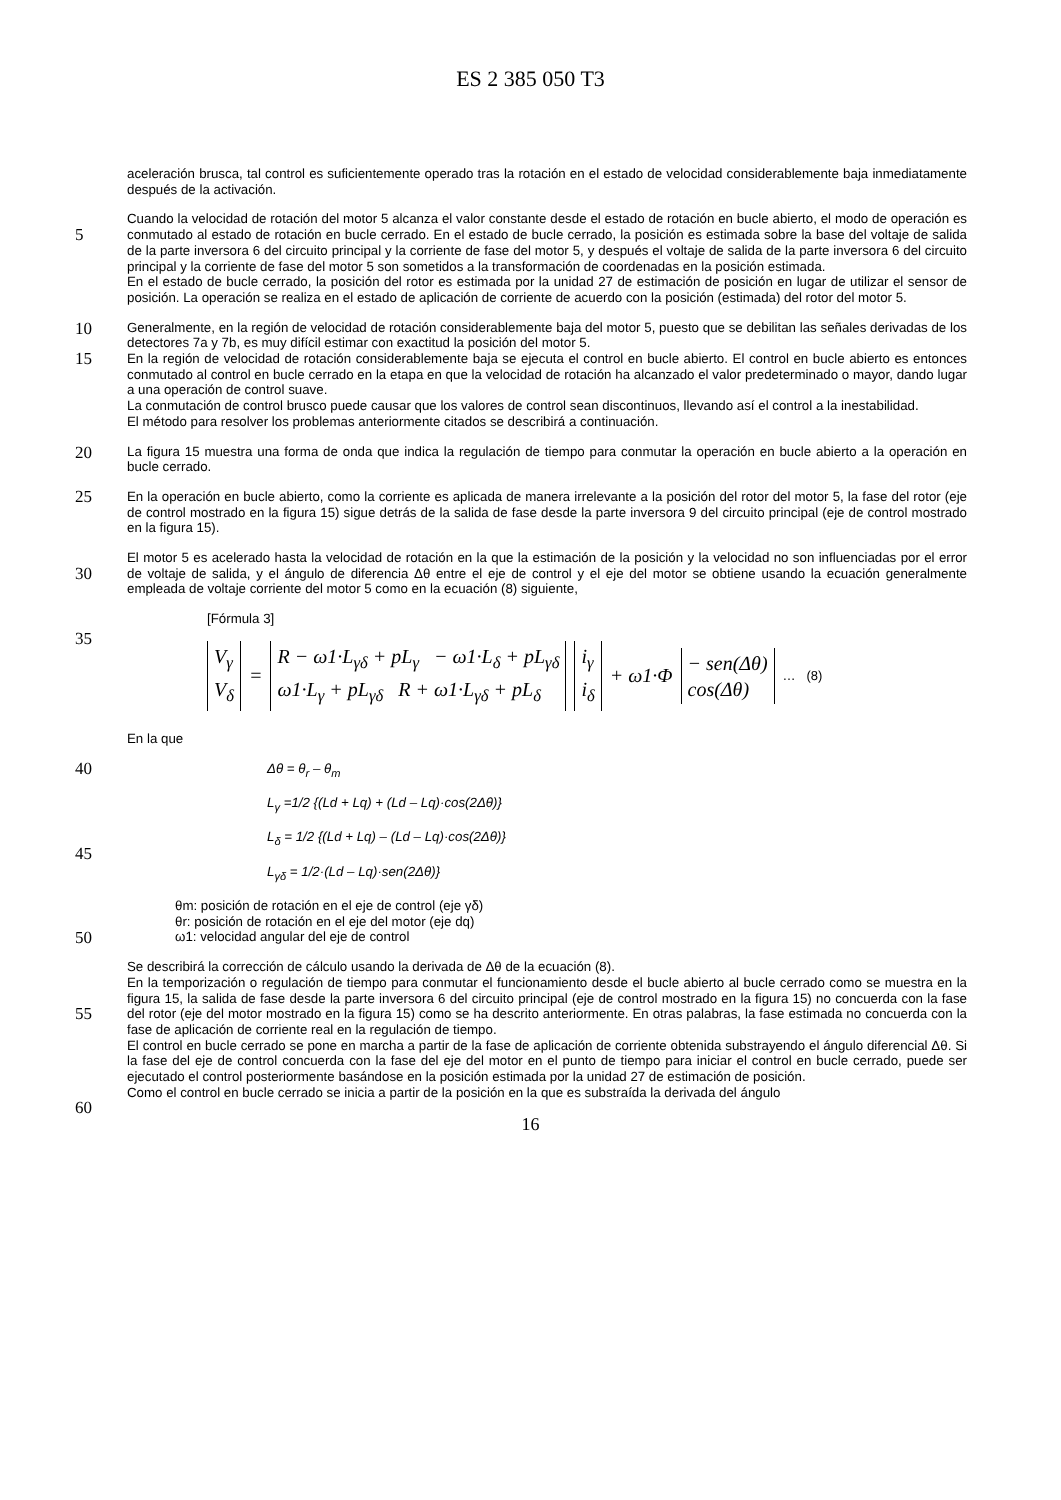ES 2 385 050 T3
aceleración brusca, tal control es suficientemente operado tras la rotación en el estado de velocidad considerablemente baja inmediatamente después de la activación.
5
Cuando la velocidad de rotación del motor 5 alcanza el valor constante desde el estado de rotación en bucle abierto, el modo de operación es conmutado al estado de rotación en bucle cerrado. En el estado de bucle cerrado, la posición es estimada sobre la base del voltaje de salida de la parte inversora 6 del circuito principal y la corriente de fase del motor 5, y después el voltaje de salida de la parte inversora 6 del circuito principal y la corriente de fase del motor 5 son sometidos a la transformación de coordenadas en la posición estimada.
En el estado de bucle cerrado, la posición del rotor es estimada por la unidad 27 de estimación de posición en lugar
10
de utilizar el sensor de posición. La operación se realiza en el estado de aplicación de corriente de acuerdo con la posición (estimada) del rotor del motor 5.
Generalmente, en la región de velocidad de rotación considerablemente baja del motor 5, puesto que se debilitan las señales derivadas de los detectores 7a y 7b, es muy difícil estimar con exactitud la posición del motor 5.
15
En la región de velocidad de rotación considerablemente baja se ejecuta el control en bucle abierto. El control en bucle abierto es entonces conmutado al control en bucle cerrado en la etapa en que la velocidad de rotación ha alcanzado el valor predeterminado o mayor, dando lugar a una operación de control suave.
La conmutación de control brusco puede causar que los valores de control sean discontinuos, llevando así el control a la inestabilidad.
20
El método para resolver los problemas anteriormente citados se describirá a continuación.
La figura 15 muestra una forma de onda que indica la regulación de tiempo para conmutar la operación en bucle abierto a la operación en bucle cerrado.
25 En la operación en bucle abierto, como la corriente es aplicada de manera irrelevante a la posición del rotor del motor 5, la fase del rotor (eje de control mostrado en la figura 15) sigue detrás de la salida de fase desde la parte inversora 9 del circuito principal (eje de control mostrado en la figura 15).
30
El motor 5 es acelerado hasta la velocidad de rotación en la que la estimación de la posición y la velocidad no son influenciadas por el error de voltaje de salida, y el ángulo de diferencia Δθ entre el eje de control y el eje del motor se obtiene usando la ecuación generalmente empleada de voltaje corriente del motor 5 como en la ecuación (8) siguiente,
35
[Fórmula 3]
V<sub>γ</sub>
V<sub>δ</sub> = R − ω1·L<sub>γδ</sub> + pL<sub>γ</sub> − ω1·L<sub>δ</sub> + pL<sub>γδ</sub>
ω1·L<sub>γ</sub> + pL<sub>γδ</sub> R + ω1·L<sub>γδ</sub> + pL<sub>δ</sub> i<sub>γ</sub>
i<sub>δ</sub> + ω1·Φ − sen(Δθ)
cos(Δθ) … (8)
En la que
40 Δθ = θ<sub>r</sub> – θ<sub>m</sub>
L<sub>γ</sub> =1/2 {(Ld + Lq) + (Ld – Lq)·cos(2Δθ)}
L<sub>δ</sub> = 1/2 {(Ld + Lq) – (Ld – Lq)·cos(2Δθ)}
45
L<sub>γδ</sub> = 1/2·(Ld – Lq)·sen(2Δθ)}
50
θm: posición de rotación en el eje de control (eje γδ)
θr: posición de rotación en el eje del motor (eje dq)
ω1: velocidad angular del eje de control
Se describirá la corrección de cálculo usando la derivada de Δθ de la ecuación (8).
En la temporización o regulación de tiempo para conmutar el funcionamiento desde el bucle abierto al bucle cerrado como se muestra en la figura 15, la salida de fase desde la parte inversora 6 del circuito principal (eje de control
55
mostrado en la figura 15) no concuerda con la fase del rotor (eje del motor mostrado en la figura 15) como se ha descrito anteriormente. En otras palabras, la fase estimada no concuerda con la fase de aplicación de corriente real en la regulación de tiempo.
El control en bucle cerrado se pone en marcha a partir de la fase de aplicación de corriente obtenida substrayendo el ángulo diferencial Δθ. Si la fase del eje de control concuerda con la fase del eje del motor en el punto de tiempo para
60
iniciar el control en bucle cerrado, puede ser ejecutado el control posteriormente basándose en la posición estimada por la unidad 27 de estimación de posición.
Como el control en bucle cerrado se inicia a partir de la posición en la que es substraída la derivada del ángulo
16